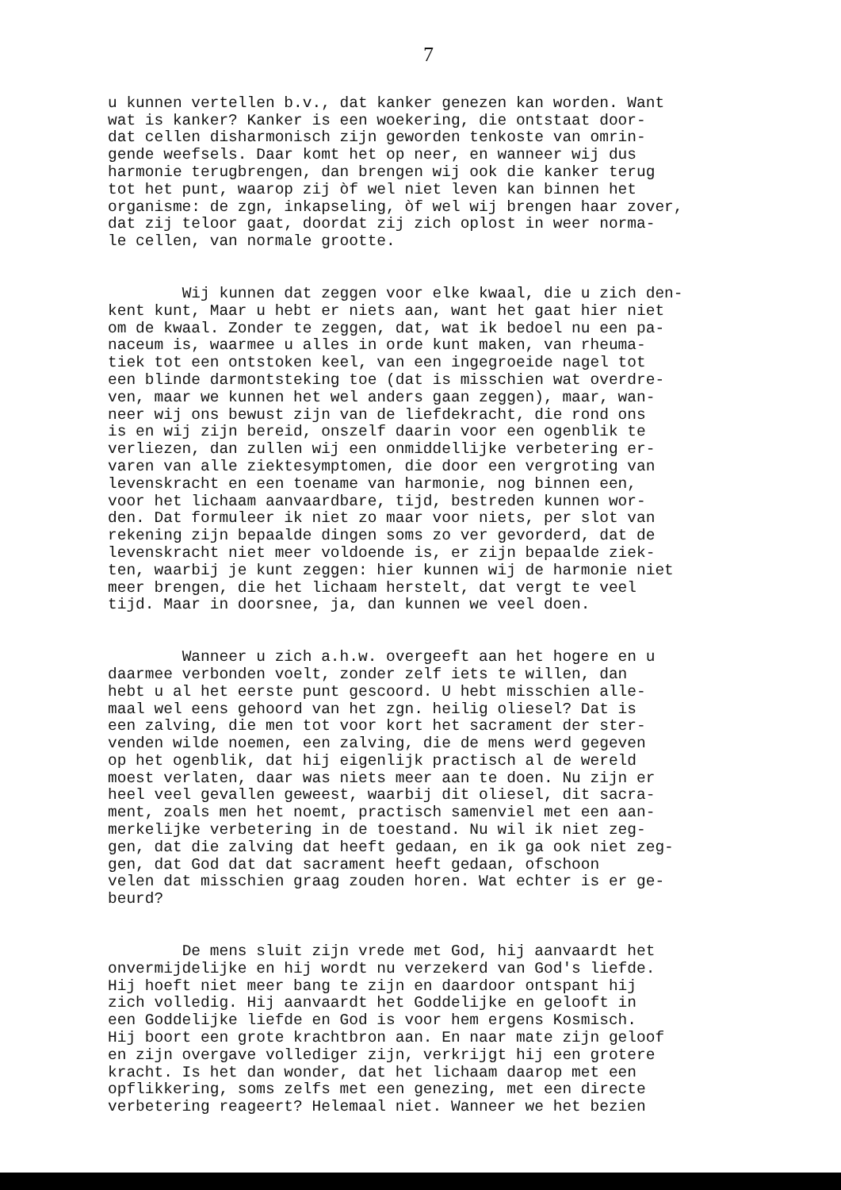7
u kunnen vertellen b.v., dat kanker genezen kan worden. Want wat is kanker? Kanker is een woekering, die ontstaat door- dat cellen disharmonisch zijn geworden tenkoste van omrin- gende weefsels. Daar komt het op neer, en wanneer wij dus harmonie terugbrengen, dan brengen wij ook die kanker terug tot het punt, waarop zij òf wel niet leven kan binnen het organisme: de zgn, inkapseling, òf wel wij brengen haar zover, dat zij teloor gaat, doordat zij zich oplost in weer normа- le cellen, van normale grootte.
Wij kunnen dat zeggen voor elke kwaal, die u zich den- kent kunt, Maar u hebt er niets aan, want het gaat hier niet om de kwaal. Zonder te zeggen, dat, wat ik bedoel nu een pa- naceum is, waarmee u alles in orde kunt maken, van rheuma- tiek tot een ontstoken keel, van een ingegroeide nagel tot een blinde darmontsteking toe (dat is misschien wat overdre- ven, maar we kunnen het wel anders gaan zeggen), maar, wan- neer wij ons bewust zijn van de liefdekracht, die rond ons is en wij zijn bereid, onszelf daarin voor een ogenblik te verliezen, dan zullen wij een onmiddellijke verbetering er- varen van alle ziektesymptomen, die door een vergroting van levenskracht en een toename van harmonie, nog binnen een, voor het lichaam aanvaardbare, tijd, bestreden kunnen wor- den. Dat formuleer ik niet zo maar voor niets, per slot van rekening zijn bepaalde dingen soms zo ver gevorderd, dat de levenskracht niet meer voldoende is, er zijn bepaalde ziek- ten, waarbij je kunt zeggen: hier kunnen wij de harmonie niet meer brengen, die het lichaam herstelt, dat vergt te veel tijd. Maar in doorsnee, ja, dan kunnen we veel doen.
Wanneer u zich a.h.w. overgeeft aan het hogere en u daarmee verbonden voelt, zonder zelf iets te willen, dan hebt u al het eerste punt gescoord. U hebt misschien alle- maal wel eens gehoord van het zgn. heilig oliesel? Dat is een zalving, die men tot voor kort het sacrament der ster- venden wilde noemen, een zalving, die de mens werd gegeven op het ogenblik, dat hij eigenlijk practisch al de wereld moest verlaten, daar was niets meer aan te doen. Nu zijn er heel veel gevallen geweest, waarbij dit oliesel, dit sacra- ment, zoals men het noemt, practisch samenviel met een aan- merkelijke verbetering in de toestand. Nu wil ik niet zeg- gen, dat die zalving dat heeft gedaan, en ik ga ook niet zeg- gen, dat God dat dat sacrament heeft gedaan, ofschoon velen dat misschien graag zouden horen. Wat echter is er ge- beurd?
De mens sluit zijn vrede met God, hij aanvaardt het onvermijdelijke en hij wordt nu verzekerd van God's liefde. Hij hoeft niet meer bang te zijn en daardoor ontspant hij zich volledig. Hij aanvaardt het Goddelijke en gelooft in een Goddelijke liefde en God is voor hem ergens Kosmisch. Hij boort een grote krachtbron aan. En naar mate zijn geloof en zijn overgave vollediger zijn, verkrijgt hij een grotere kracht. Is het dan wonder, dat het lichaam daarop met een opflikkering, soms zelfs met een genezing, met een directe verbetering reageert? Helemaal niet. Wanneer we het bezien